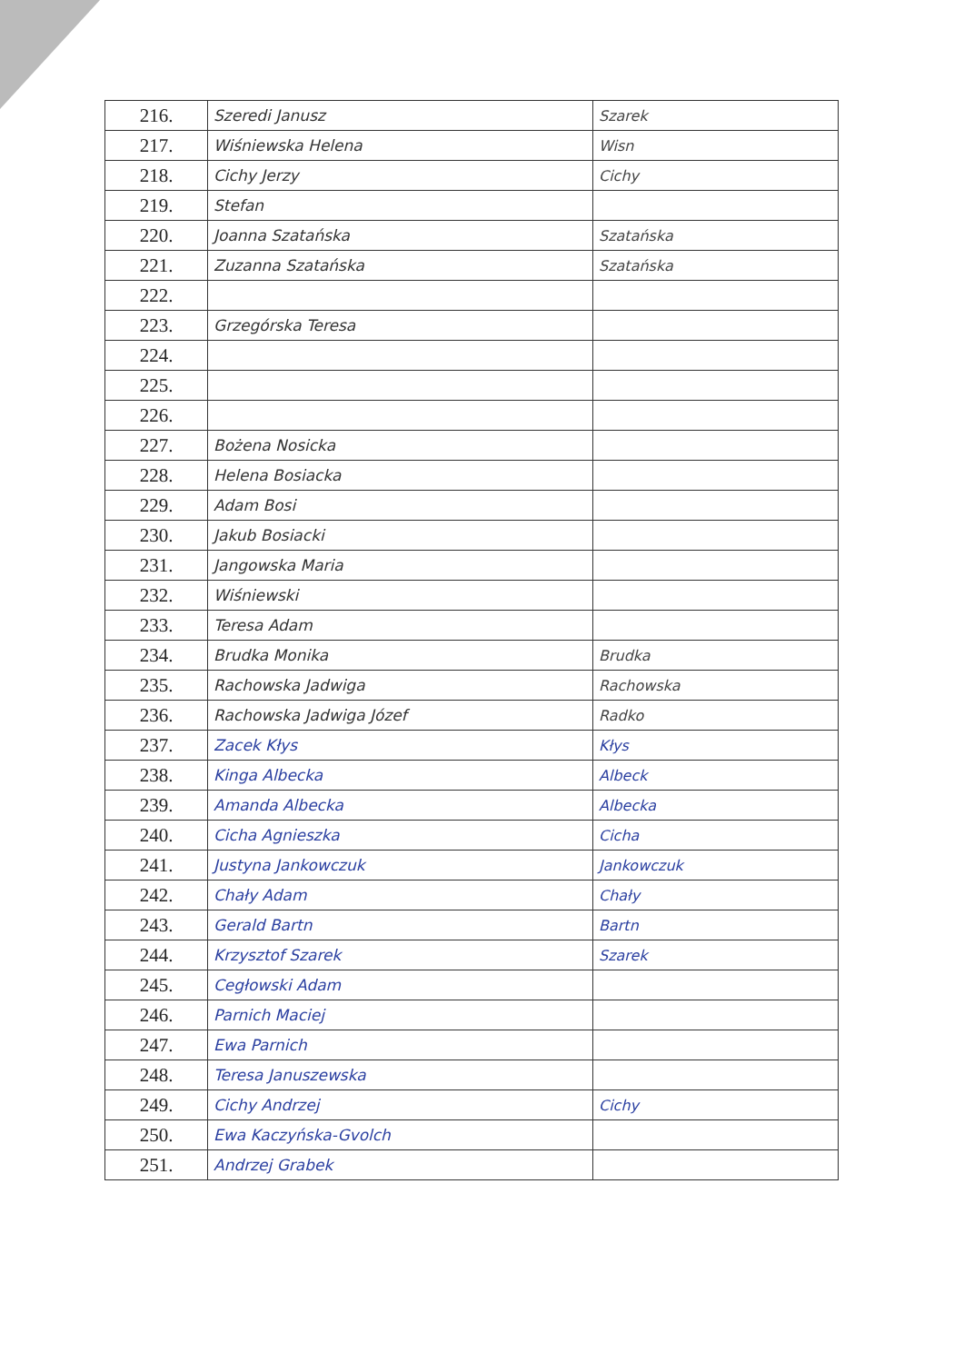| 216. | Szeredi Janusz | Szarek |
| 217. | Wiśniewska Helena | Wisn |
| 218. | Cichy Jerzy | Cichy |
| 219. | Stefan | |
| 220. | Joanna Szatańska | Szatańska |
| 221. | Zuzanna Szatańska | Szatańska |
| 222. | | |
| 223. | Grzegórska Teresa | |
| 224. | | |
| 225. | | |
| 226. | | |
| 227. | Bożena Nosicka | |
| 228. | Helena Bosiacka | |
| 229. | Adam Bosi | |
| 230. | Jakub Bosiacki | |
| 231. | Jangowska Maria | |
| 232. | Wiśniewski | |
| 233. | Teresa Adam | |
| 234. | Brudka Monika | Brudka |
| 235. | Rachowska Jadwiga | Rachowska |
| 236. | Rachowska Jadwiga Józef | Radko |
| 237. | Zacek Kłys | Kłys |
| 238. | Kinga Albecka | Albeck |
| 239. | Amanda Albecka | Albecka |
| 240. | Cicha Agnieszka | Cicha |
| 241. | Justyna Jankowczuk | Jankowczuk |
| 242. | Chały Adam | Chały |
| 243. | Gerald Bartn | Bartn |
| 244. | Krzysztof Szarek | Szarek |
| 245. | Cegłowski Adam | |
| 246. | Parnich Maciej | |
| 247. | Ewa Parnich | |
| 248. | Teresa Januszewska | |
| 249. | Cichy Andrzej | Cichy |
| 250. | Ewa Kaczyńska-Gvolch | |
| 251. | Andrzej Grabek | |